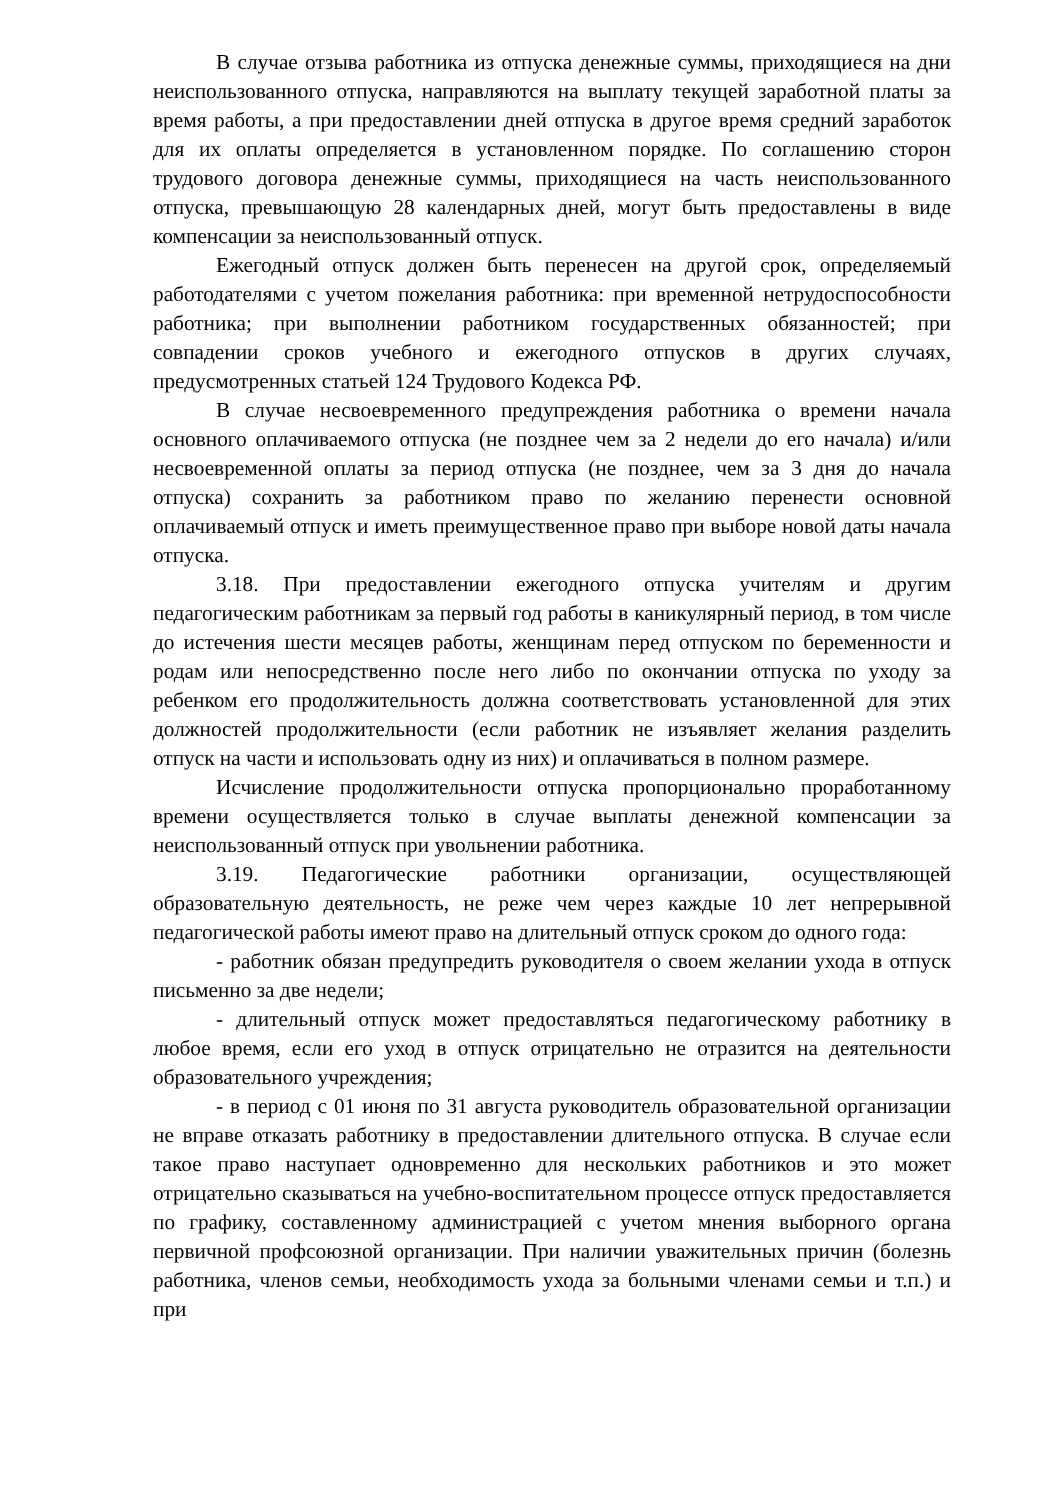В случае отзыва работника из отпуска денежные суммы, приходящиеся на дни неиспользованного отпуска, направляются на выплату текущей заработной платы за время работы, а при предоставлении дней отпуска в другое время средний заработок для их оплаты определяется в установленном порядке. По соглашению сторон трудового договора денежные суммы, приходящиеся на часть неиспользованного отпуска, превышающую 28 календарных дней, могут быть предоставлены в виде компенсации за неиспользованный отпуск.
Ежегодный отпуск должен быть перенесен на другой срок, определяемый работодателями с учетом пожелания работника: при временной нетрудоспособности работника; при выполнении работником государственных обязанностей; при совпадении сроков учебного и ежегодного отпусков в других случаях, предусмотренных статьей 124 Трудового Кодекса РФ.
В случае несвоевременного предупреждения работника о времени начала основного оплачиваемого отпуска (не позднее чем за 2 недели до его начала) и/или несвоевременной оплаты за период отпуска (не позднее, чем за 3 дня до начала отпуска) сохранить за работником право по желанию перенести основной оплачиваемый отпуск и иметь преимущественное право при выборе новой даты начала отпуска.
3.18. При предоставлении ежегодного отпуска учителям и другим педагогическим работникам за первый год работы в каникулярный период, в том числе до истечения шести месяцев работы, женщинам перед отпуском по беременности и родам или непосредственно после него либо по окончании отпуска по уходу за ребенком его продолжительность должна соответствовать установленной для этих должностей продолжительности (если работник не изъявляет желания разделить отпуск на части и использовать одну из них) и оплачиваться в полном размере.
Исчисление продолжительности отпуска пропорционально проработанному времени осуществляется только в случае выплаты денежной компенсации за неиспользованный отпуск при увольнении работника.
3.19. Педагогические работники организации, осуществляющей образовательную деятельность, не реже чем через каждые 10 лет непрерывной педагогической работы имеют право на длительный отпуск сроком до одного года:
- работник обязан предупредить руководителя о своем желании ухода в отпуск письменно за две недели;
- длительный отпуск может предоставляться педагогическому работнику в любое время, если его уход в отпуск отрицательно не отразится на деятельности образовательного учреждения;
- в период с 01 июня по 31 августа руководитель образовательной организации не вправе отказать работнику в предоставлении длительного отпуска. В случае если такое право наступает одновременно для нескольких работников и это может отрицательно сказываться на учебно-воспитательном процессе отпуск предоставляется по графику, составленному администрацией с учетом мнения выборного органа первичной профсоюзной организации. При наличии уважительных причин (болезнь работника, членов семьи, необходимость ухода за больными членами семьи и т.п.) и при